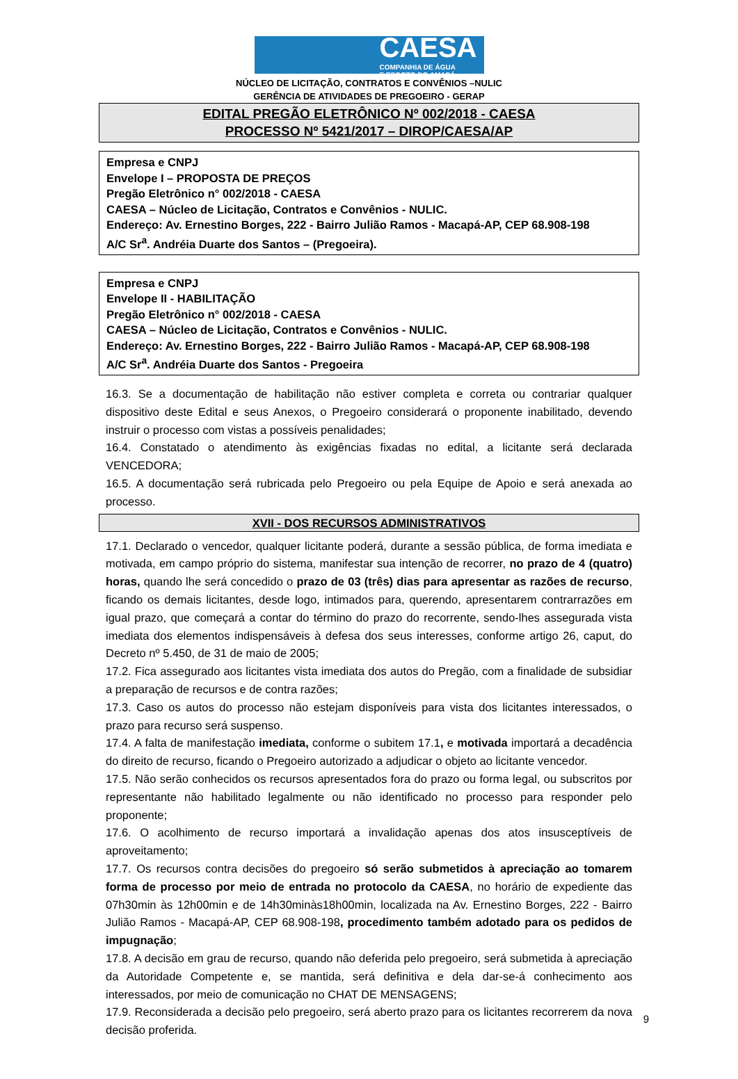CAESA
COMPANHIA DE ÁGUA
E ESGOTO DO AMAPÁ
NÚCLEO DE LICITAÇÃO, CONTRATOS E CONVÊNIOS –NULIC
GERÊNCIA DE ATIVIDADES DE PREGOEIRO - GERAP
EDITAL PREGÃO ELETRÔNICO Nº 002/2018 - CAESA
PROCESSO Nº 5421/2017 – DIROP/CAESA/AP
Empresa e CNPJ
Envelope I – PROPOSTA DE PREÇOS
Pregão Eletrônico n° 002/2018 - CAESA
CAESA – Núcleo de Licitação, Contratos e Convênios - NULIC.
Endereço: Av. Ernestino Borges, 222 - Bairro Julião Ramos - Macapá-AP, CEP 68.908-198
A/C Sr<sup>a</sup>. Andréia Duarte dos Santos – (Pregoeira).
Empresa e CNPJ
Envelope II - HABILITAÇÃO
Pregão Eletrônico n° 002/2018 - CAESA
CAESA – Núcleo de Licitação, Contratos e Convênios - NULIC.
Endereço: Av. Ernestino Borges, 222 - Bairro Julião Ramos - Macapá-AP, CEP 68.908-198
A/C Sr<sup>a</sup>. Andréia Duarte dos Santos - Pregoeira
16.3. Se a documentação de habilitação não estiver completa e correta ou contrariar qualquer dispositivo deste Edital e seus Anexos, o Pregoeiro considerará o proponente inabilitado, devendo instruir o processo com vistas a possíveis penalidades;
16.4. Constatado o atendimento às exigências fixadas no edital, a licitante será declarada VENCEDORA;
16.5. A documentação será rubricada pelo Pregoeiro ou pela Equipe de Apoio e será anexada ao processo.
XVII - DOS RECURSOS ADMINISTRATIVOS
17.1. Declarado o vencedor, qualquer licitante poderá, durante a sessão pública, de forma imediata e motivada, em campo próprio do sistema, manifestar sua intenção de recorrer, no prazo de 4 (quatro) horas, quando lhe será concedido o prazo de 03 (três) dias para apresentar as razões de recurso, ficando os demais licitantes, desde logo, intimados para, querendo, apresentarem contrarrazões em igual prazo, que começará a contar do término do prazo do recorrente, sendo-lhes assegurada vista imediata dos elementos indispensáveis à defesa dos seus interesses, conforme artigo 26, caput, do Decreto nº 5.450, de 31 de maio de 2005;
17.2. Fica assegurado aos licitantes vista imediata dos autos do Pregão, com a finalidade de subsidiar a preparação de recursos e de contra razões;
17.3. Caso os autos do processo não estejam disponíveis para vista dos licitantes interessados, o prazo para recurso será suspenso.
17.4. A falta de manifestação imediata, conforme o subitem 17.1, e motivada importará a decadência do direito de recurso, ficando o Pregoeiro autorizado a adjudicar o objeto ao licitante vencedor.
17.5. Não serão conhecidos os recursos apresentados fora do prazo ou forma legal, ou subscritos por representante não habilitado legalmente ou não identificado no processo para responder pelo proponente;
17.6. O acolhimento de recurso importará a invalidação apenas dos atos insusceptíveis de aproveitamento;
17.7. Os recursos contra decisões do pregoeiro só serão submetidos à apreciação ao tomarem forma de processo por meio de entrada no protocolo da CAESA, no horário de expediente das 07h30min às 12h00min e de 14h30minàs18h00min, localizada na Av. Ernestino Borges, 222 - Bairro Julião Ramos - Macapá-AP, CEP 68.908-198, procedimento também adotado para os pedidos de impugnação;
17.8. A decisão em grau de recurso, quando não deferida pelo pregoeiro, será submetida à apreciação da Autoridade Competente e, se mantida, será definitiva e dela dar-se-á conhecimento aos interessados, por meio de comunicação no CHAT DE MENSAGENS;
17.9. Reconsiderada a decisão pelo pregoeiro, será aberto prazo para os licitantes recorrerem da nova decisão proferida.
9